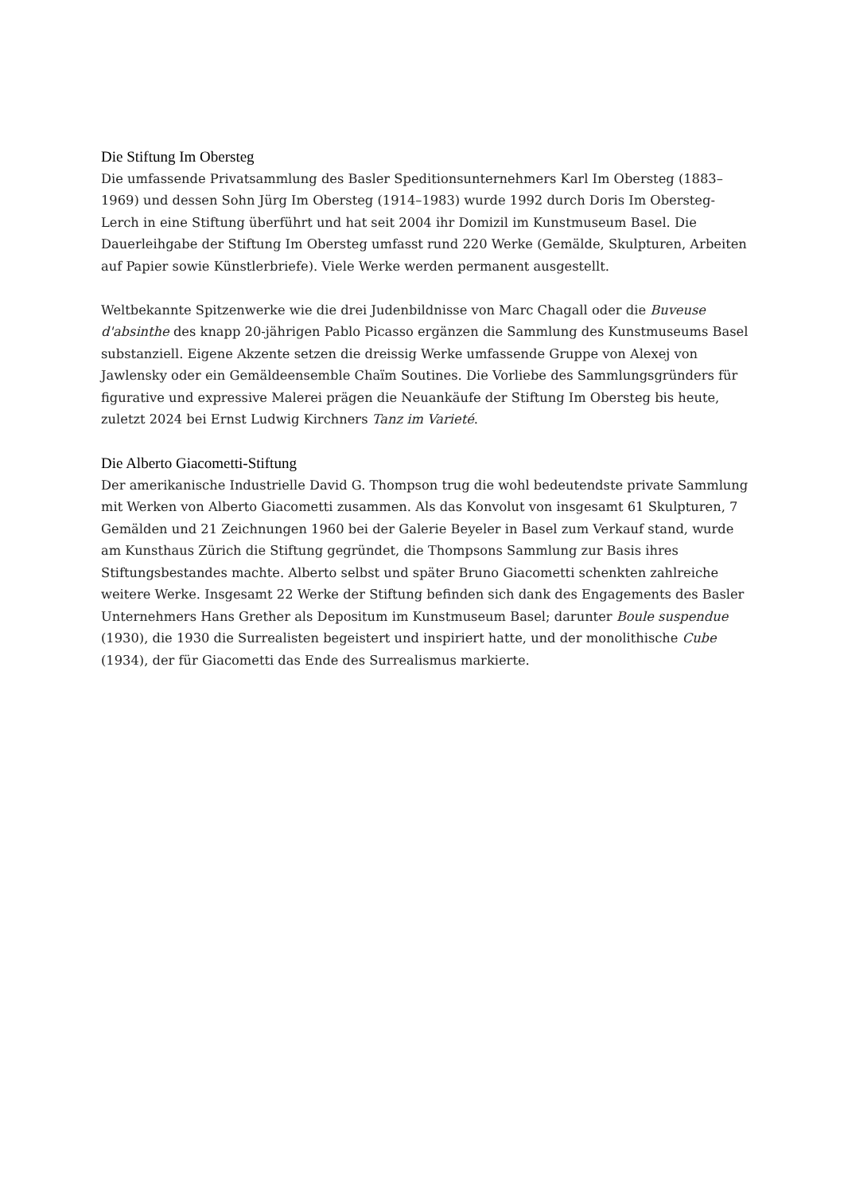Die Stiftung Im Obersteg
Die umfassende Privatsammlung des Basler Speditionsunternehmers Karl Im Obersteg (1883–1969) und dessen Sohn Jürg Im Obersteg (1914–1983) wurde 1992 durch Doris Im Obersteg-Lerch in eine Stiftung überführt und hat seit 2004 ihr Domizil im Kunstmuseum Basel. Die Dauerleihgabe der Stiftung Im Obersteg umfasst rund 220 Werke (Gemälde, Skulpturen, Arbeiten auf Papier sowie Künstlerbriefe). Viele Werke werden permanent ausgestellt.
Weltbekannte Spitzenwerke wie die drei Judenbildnisse von Marc Chagall oder die Buveuse d'absinthe des knapp 20-jährigen Pablo Picasso ergänzen die Sammlung des Kunstmuseums Basel substanziell. Eigene Akzente setzen die dreissig Werke umfassende Gruppe von Alexej von Jawlensky oder ein Gemäldeensemble Chaïm Soutines. Die Vorliebe des Sammlungsgründers für figurative und expressive Malerei prägen die Neuankäufe der Stiftung Im Obersteg bis heute, zuletzt 2024 bei Ernst Ludwig Kirchners Tanz im Varieté.
Die Alberto Giacometti-Stiftung
Der amerikanische Industrielle David G. Thompson trug die wohl bedeutendste private Sammlung mit Werken von Alberto Giacometti zusammen. Als das Konvolut von insgesamt 61 Skulpturen, 7 Gemälden und 21 Zeichnungen 1960 bei der Galerie Beyeler in Basel zum Verkauf stand, wurde am Kunsthaus Zürich die Stiftung gegründet, die Thompsons Sammlung zur Basis ihres Stiftungsbestandes machte. Alberto selbst und später Bruno Giacometti schenkten zahlreiche weitere Werke. Insgesamt 22 Werke der Stiftung befinden sich dank des Engagements des Basler Unternehmers Hans Grether als Depositum im Kunstmuseum Basel; darunter Boule suspendue (1930), die 1930 die Surrealisten begeistert und inspiriert hatte, und der monolithische Cube (1934), der für Giacometti das Ende des Surrealismus markierte.